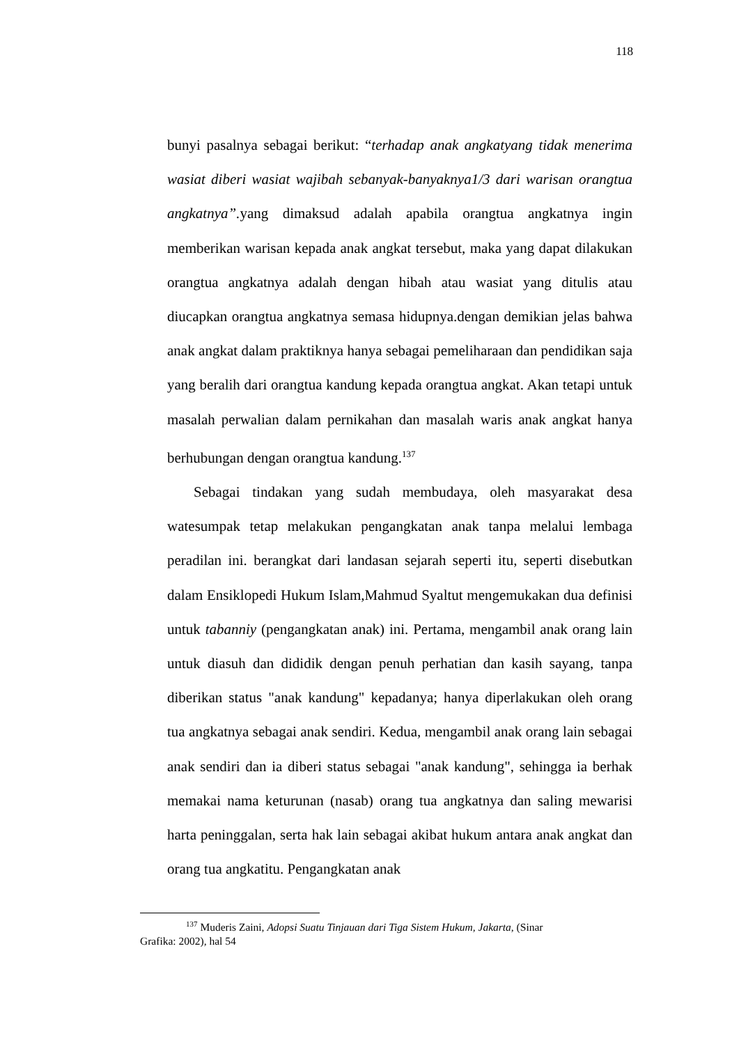118
bunyi pasalnya sebagai berikut: “terhadap anak angkatyang tidak menerima wasiat diberi wasiat wajibah sebanyak-banyaknya1/3 dari warisan orangtua angkatnya”. yang dimaksud adalah apabila orangtua angkatnya ingin memberikan warisan kepada anak angkat tersebut, maka yang dapat dilakukan orangtua angkatnya adalah dengan hibah atau wasiat yang ditulis atau diucapkan orangtua angkatnya semasa hidupnya.dengan demikian jelas bahwa anak angkat dalam praktiknya hanya sebagai pemeliharaan dan pendidikan saja yang beralih dari orangtua kandung kepada orangtua angkat. Akan tetapi untuk masalah perwalian dalam pernikahan dan masalah waris anak angkat hanya berhubungan dengan orangtua kandung.<sup>137</sup>
Sebagai tindakan yang sudah membudaya, oleh masyarakat desa watesumpak tetap melakukan pengangkatan anak tanpa melalui lembaga peradilan ini. berangkat dari landasan sejarah seperti itu, seperti disebutkan dalam Ensiklopedi Hukum Islam,Mahmud Syaltut mengemukakan dua definisi untuk tabanniy (pengangkatan anak) ini. Pertama, mengambil anak orang lain untuk diasuh dan dididik dengan penuh perhatian dan kasih sayang, tanpa diberikan status "anak kandung" kepadanya; hanya diperlakukan oleh orang tua angkatnya sebagai anak sendiri. Kedua, mengambil anak orang lain sebagai anak sendiri dan ia diberi status sebagai "anak kandung", sehingga ia berhak memakai nama keturunan (nasab) orang tua angkatnya dan saling mewarisi harta peninggalan, serta hak lain sebagai akibat hukum antara anak angkat dan orang tua angkatitu. Pengangkatan anak
<sup>137</sup> Muderis Zaini, Adopsi Suatu Tinjauan dari Tiga Sistem Hukum, Jakarta, (Sinar
Grafika: 2002), hal 54